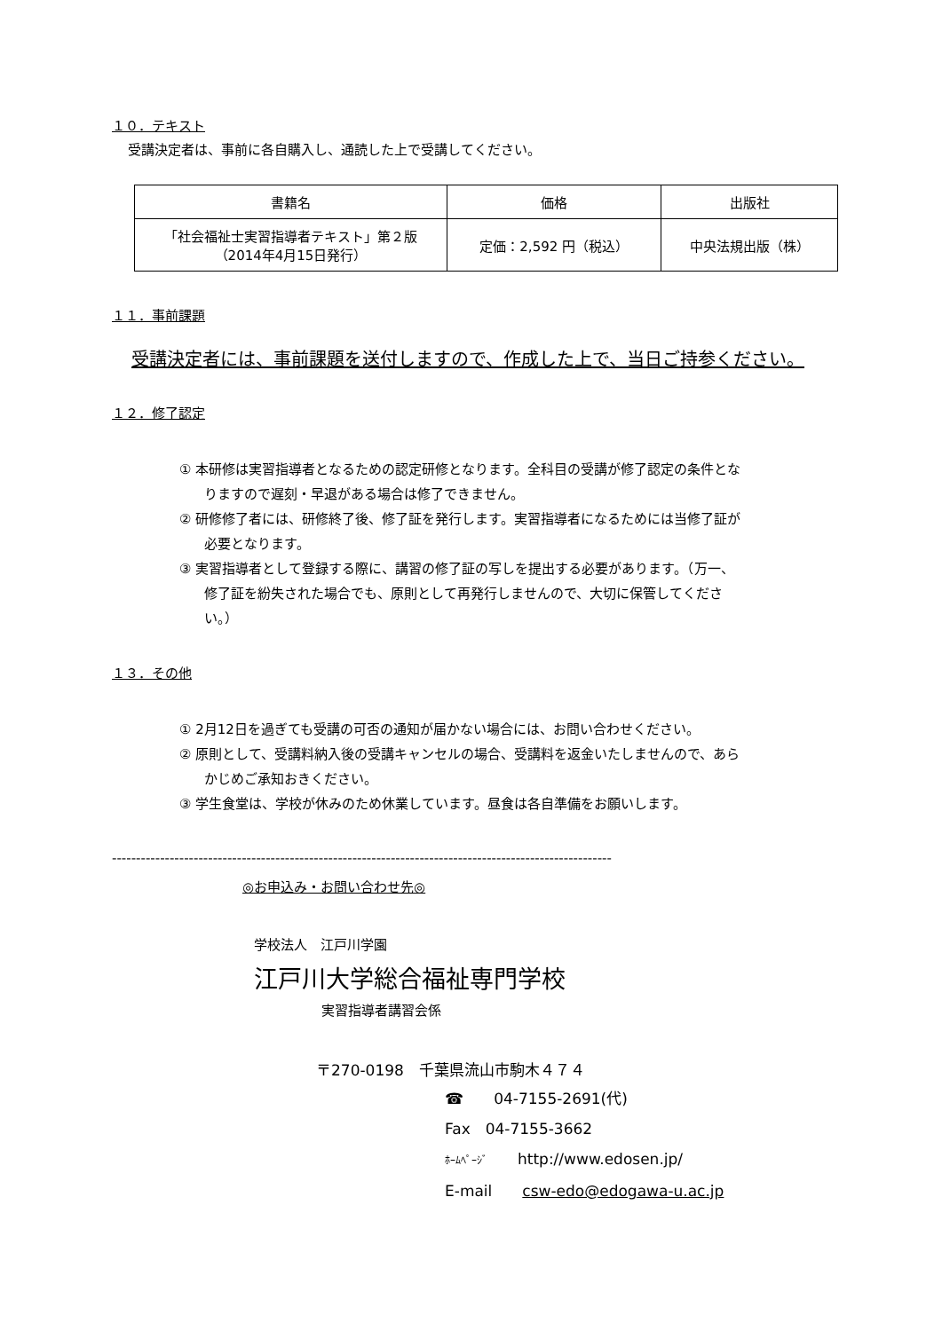１０．テキスト
受講決定者は、事前に各自購入し、通読した上で受講してください。
| 書籍名 | 価格 | 出版社 |
| 「社会福祉士実習指導者テキスト」第２版 （2014年4月15日発行） | 定価：2,592 円（税込） | 中央法規出版（株） |
１１．事前課題
受講決定者には、事前課題を送付しますので、作成した上で、当日ご持参ください。
１２．修了認定
① 本研修は実習指導者となるための認定研修となります。全科目の受講が修了認定の条件となりますので遅刻・早退がある場合は修了できません。
② 研修修了者には、研修終了後、修了証を発行します。実習指導者になるためには当修了証が必要となります。
③ 実習指導者として登録する際に、講習の修了証の写しを提出する必要があります。（万一、修了証を紛失された場合でも、原則として再発行しませんので、大切に保管してください。）
１３．その他
① 2月12日を過ぎても受講の可否の通知が届かない場合には、お問い合わせください。
② 原則として、受講料納入後の受講キャンセルの場合、受講料を返金いたしませんので、あらかじめご承知おきください。
③ 学生食堂は、学校が休みのため休業しています。昼食は各自準備をお願いします。
--------------------------------------------------------------------------------------------------------
◎お申込み・お問い合わせ先◎
学校法人　江戸川学園
江戸川大学総合福祉専門学校
実習指導者講習会係
〒270-0198　千葉県流山市駒木４７４
☎　　04-7155-2691(代)
Fax　04-7155-3662
ﾎｰﾑﾍﾟｰｼﾞ　　http://www.edosen.jp/
E-mail　　csw-edo@edogawa-u.ac.jp